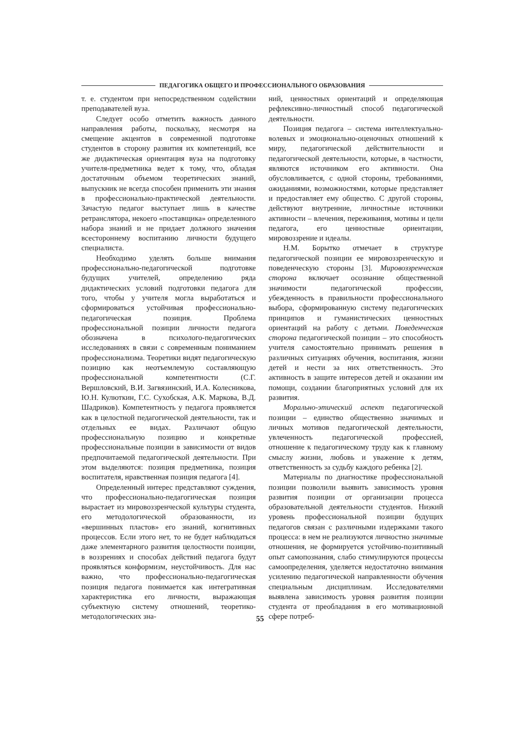ПЕДАГОГИКА ОБЩЕГО И ПРОФЕССИОНАЛЬНОГО ОБРАЗОВАНИЯ
т. е. студентом при непосредственном содействии преподавателей вуза.
Следует особо отметить важность данного направления работы, поскольку, несмотря на смещение акцентов в современной подготовке студентов в сторону развития их компетенций, все же дидактическая ориентация вуза на подготовку учителя-предметника ведет к тому, что, обладая достаточным объемом теоретических знаний, выпускник не всегда способен применить эти знания в профессионально-практической деятельности. Зачастую педагог выступает лишь в качестве ретранслятора, некоего «поставщика» определенного набора знаний и не придает должного значения всестороннему воспитанию личности будущего специалиста.
Необходимо уделять больше внимания профессионально-педагогической подготовке будущих учителей, определению ряда дидактических условий подготовки педагога для того, чтобы у учителя могла выработаться и сформироваться устойчивая профессионально-педагогическая позиция. Проблема профессиональной позиции личности педагога обозначена в психолого-педагогических исследованиях в связи с современным пониманием профессионализма. Теоретики видят педагогическую позицию как неотъемлемую составляющую профессиональной компетентности (С.Г. Вершловский, В.И. Загвязинский, И.А. Колесникова, Ю.Н. Кулюткин, Г.С. Сухобская, А.К. Маркова, В.Д. Шадриков). Компетентность у педагога проявляется как в целостной педагогической деятельности, так и отдельных ее видах. Различают общую профессиональную позицию и конкретные профессиональные позиции в зависимости от видов предпочитаемой педагогической деятельности. При этом выделяются: позиция предметника, позиция воспитателя, нравственная позиция педагога [4].
Определенный интерес представляют суждения, что профессионально-педагогическая позиция вырастает из мировоззренческой культуры студента, его методологической образованности, из «вершинных пластов» его знаний, когнитивных процессов. Если этого нет, то не будет наблюдаться даже элементарного развития целостности позиции, в воззрениях и способах действий педагога будут проявляться конформизм, неустойчивость. Для нас важно, что профессионально-педагогическая позиция педагога понимается как интегративная характеристика его личности, выражающая субъектную систему отношений, теоретико-методологических зна-
ний, ценностных ориентаций и определяющая рефлексивно-личностный способ педагогической деятельности.
Позиция педагога – система интеллектуально-волевых и эмоционально-оценочных отношений к миру, педагогической действительности и педагогической деятельности, которые, в частности, являются источником его активности. Она обусловливается, с одной стороны, требованиями, ожиданиями, возможностями, которые представляет и предоставляет ему общество. С другой стороны, действуют внутренние, личностные источники активности – влечения, переживания, мотивы и цели педагога, его ценностные ориентации, мировоззрение и идеалы.
Н.М. Борытко отмечает в структуре педагогической позиции ее мировоззренческую и поведенческую стороны [3]. Мировоззренческая сторона включает осознание общественной значимости педагогической профессии, убежденность в правильности профессионального выбора, сформированную систему педагогических принципов и гуманистических ценностных ориентаций на работу с детьми. Поведенческая сторона педагогической позиции – это способность учителя самостоятельно принимать решения в различных ситуациях обучения, воспитания, жизни детей и нести за них ответственность. Это активность в защите интересов детей и оказании им помощи, создании благоприятных условий для их развития.
Морально-этический аспект педагогической позиции – единство общественно значимых и личных мотивов педагогической деятельности, увлеченность педагогической профессией, отношение к педагогическому труду как к главному смыслу жизни, любовь и уважение к детям, ответственность за судьбу каждого ребенка [2].
Материалы по диагностике профессиональной позиции позволили выявить зависимость уровня развития позиции от организации процесса образовательной деятельности студентов. Низкий уровень профессиональной позиции будущих педагогов связан с различными издержками такого процесса: в нем не реализуются личностно значимые отношения, не формируется устойчиво-позитивный опыт самопознания, слабо стимулируются процессы самоопределения, уделяется недостаточно внимания усилению педагогической направленности обучения специальным дисциплинам. Исследователями выявлена зависимость уровня развития позиции студента от преобладания в его мотивационной сфере потреб-
55